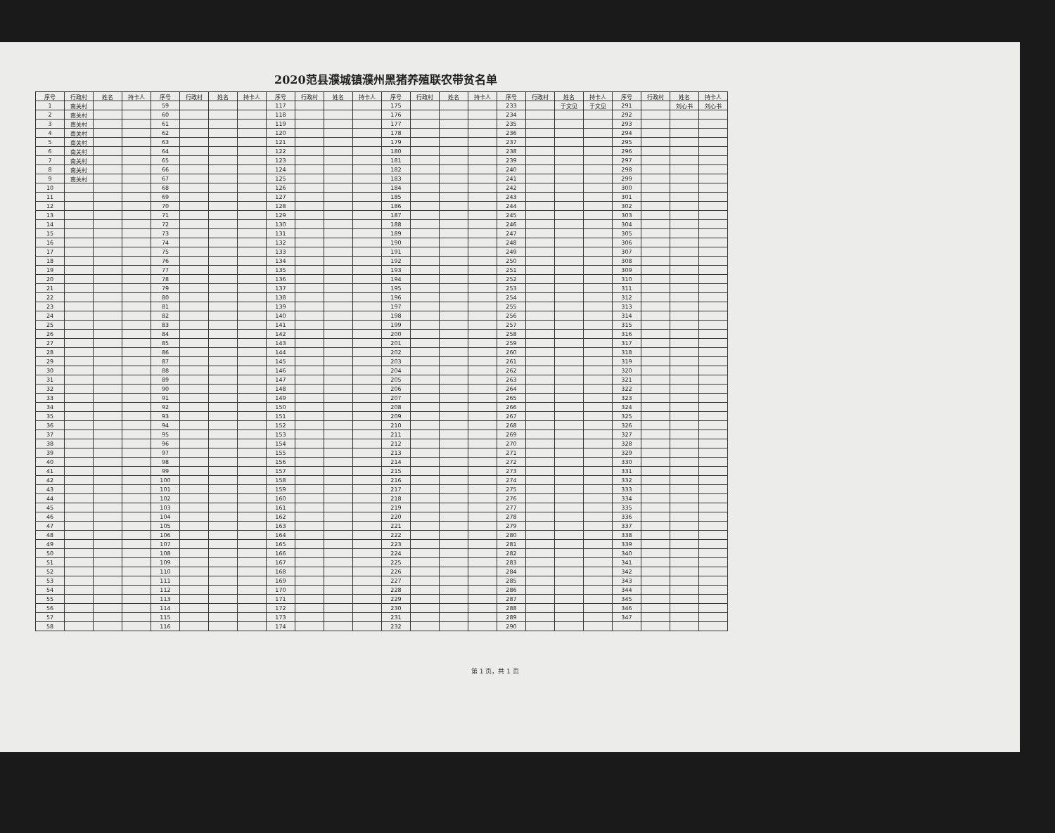2020范县濮城镇濮州黑猪养殖联农带贫名单
| 序号 | 行政村 | 姓名 | 持卡人 | 序号 | 行政村 | 姓名 | 持卡人 | 序号 | 行政村 | 姓名 | 持卡人 | 序号 | 行政村 | 姓名 | 持卡人 | 序号 | 行政村 | 姓名 | 持卡人 | 序号 | 行政村 | 姓名 | 持卡人 |
| --- | --- | --- | --- | --- | --- | --- | --- | --- | --- | --- | --- | --- | --- | --- | --- | --- | --- | --- | --- | --- | --- | --- | --- |
| 1 | 南关村 | | | 59 | | | | 117 | | | | 175 | | | | 233 | | 于文见 | 于文见 | 291 | | 刘心书 | 刘心书 |
| 2 | 南关村 | | | 60 | | | | 118 | | | | 176 | | | | 234 | | | | 292 | | | |
| 3 | 南关村 | | | 61 | | | | 119 | | | | 177 | | | | 235 | | | | 293 | | | |
| 4 | 南关村 | | | 62 | | | | 120 | | | | 178 | | | | 236 | | | | 294 | | | |
| 5 | 南关村 | | | 63 | | | | 121 | | | | 179 | | | | 237 | | | | 295 | | | |
| 6 | 南关村 | | | 64 | | | | 122 | | | | 180 | | | | 238 | | | | 296 | | | |
| 7 | 南关村 | | | 65 | | | | 123 | | | | 181 | | | | 239 | | | | 297 | | | |
| 8 | 南关村 | | | 66 | | | | 124 | | | | 182 | | | | 240 | | | | 298 | | | |
| 9 | 南关村 | | | 67 | | | | 125 | | | | 183 | | | | 241 | | | | 299 | | | |
| 10 | | | | 68 | | | | 126 | | | | 184 | | | | 242 | | | | 300 | | | |
| 11 | | | | 69 | | | | 127 | | | | 185 | | | | 243 | | | | 301 | | | |
| 12 | | | | 70 | | | | 128 | | | | 186 | | | | 244 | | | | 302 | | | |
| 13 | | | | 71 | | | | 129 | | | | 187 | | | | 245 | | | | 303 | | | |
| 14 | | | | 72 | | | | 130 | | | | 188 | | | | 246 | | | | 304 | | | |
| 15 | | | | 73 | | | | 131 | | | | 189 | | | | 247 | | | | 305 | | | |
| 16 | | | | 74 | | | | 132 | | | | 190 | | | | 248 | | | | 306 | | | |
| 17 | | | | 75 | | | | 133 | | | | 191 | | | | 249 | | | | 307 | | | |
| 18 | | | | 76 | | | | 134 | | | | 192 | | | | 250 | | | | 308 | | | |
| 19 | | | | 77 | | | | 135 | | | | 193 | | | | 251 | | | | 309 | | | |
| 20 | | | | 78 | | | | 136 | | | | 194 | | | | 252 | | | | 310 | | | |
| 21 | | | | 79 | | | | 137 | | | | 195 | | | | 253 | | | | 311 | | | |
| 22 | | | | 80 | | | | 138 | | | | 196 | | | | 254 | | | | 312 | | | |
| 23 | | | | 81 | | | | 139 | | | | 197 | | | | 255 | | | | 313 | | | |
| 24 | | | | 82 | | | | 140 | | | | 198 | | | | 256 | | | | 314 | | | |
| 25 | | | | 83 | | | | 141 | | | | 199 | | | | 257 | | | | 315 | | | |
| 26 | | | | 84 | | | | 142 | | | | 200 | | | | 258 | | | | 316 | | | |
| 27 | | | | 85 | | | | 143 | | | | 201 | | | | 259 | | | | 317 | | | |
| 28 | | | | 86 | | | | 144 | | | | 202 | | | | 260 | | | | 318 | | | |
| 29 | | | | 87 | | | | 145 | | | | 203 | | | | 261 | | | | 319 | | | |
| 30 | | | | 88 | | | | 146 | | | | 204 | | | | 262 | | | | 320 | | | |
| 31 | | | | 89 | | | | 147 | | | | 205 | | | | 263 | | | | 321 | | | |
| 32 | | | | 90 | | | | 148 | | | | 206 | | | | 264 | | | | 322 | | | |
| 33 | | | | 91 | | | | 149 | | | | 207 | | | | 265 | | | | 323 | | | |
| 34 | | | | 92 | | | | 150 | | | | 208 | | | | 266 | | | | 324 | | | |
| 35 | | | | 93 | | | | 151 | | | | 209 | | | | 267 | | | | 325 | | | |
| 36 | | | | 94 | | | | 152 | | | | 210 | | | | 268 | | | | 326 | | | |
| 37 | | | | 95 | | | | 153 | | | | 211 | | | | 269 | | | | 327 | | | |
| 38 | | | | 96 | | | | 154 | | | | 212 | | | | 270 | | | | 328 | | | |
| 39 | | | | 97 | | | | 155 | | | | 213 | | | | 271 | | | | 329 | | | |
| 40 | | | | 98 | | | | 156 | | | | 214 | | | | 272 | | | | 330 | | | |
| 41 | | | | 99 | | | | 157 | | | | 215 | | | | 273 | | | | 331 | | | |
| 42 | | | | 100 | | | | 158 | | | | 216 | | | | 274 | | | | 332 | | | |
| 43 | | | | 101 | | | | 159 | | | | 217 | | | | 275 | | | | 333 | | | |
| 44 | | | | 102 | | | | 160 | | | | 218 | | | | 276 | | | | 334 | | | |
| 45 | | | | 103 | | | | 161 | | | | 219 | | | | 277 | | | | 335 | | | |
| 46 | | | | 104 | | | | 162 | | | | 220 | | | | 278 | | | | 336 | | | |
| 47 | | | | 105 | | | | 163 | | | | 221 | | | | 279 | | | | 337 | | | |
| 48 | | | | 106 | | | | 164 | | | | 222 | | | | 280 | | | | 338 | | | |
| 49 | | | | 107 | | | | 165 | | | | 223 | | | | 281 | | | | 339 | | | |
| 50 | | | | 108 | | | | 166 | | | | 224 | | | | 282 | | | | 340 | | | |
| 51 | | | | 109 | | | | 167 | | | | 225 | | | | 283 | | | | 341 | | | |
| 52 | | | | 110 | | | | 168 | | | | 226 | | | | 284 | | | | 342 | | | |
| 53 | | | | 111 | | | | 169 | | | | 227 | | | | 285 | | | | 343 | | | |
| 54 | | | | 112 | | | | 170 | | | | 228 | | | | 286 | | | | 344 | | | |
| 55 | | | | 113 | | | | 171 | | | | 229 | | | | 287 | | | | 345 | | | |
| 56 | | | | 114 | | | | 172 | | | | 230 | | | | 288 | | | | 346 | | | |
| 57 | | | | 115 | | | | 173 | | | | 231 | | | | 289 | | | | 347 | | | |
| 58 | | | | 116 | | | | 174 | | | | 232 | | | | 290 | | | | | | | |
第 1 页，共 1 页